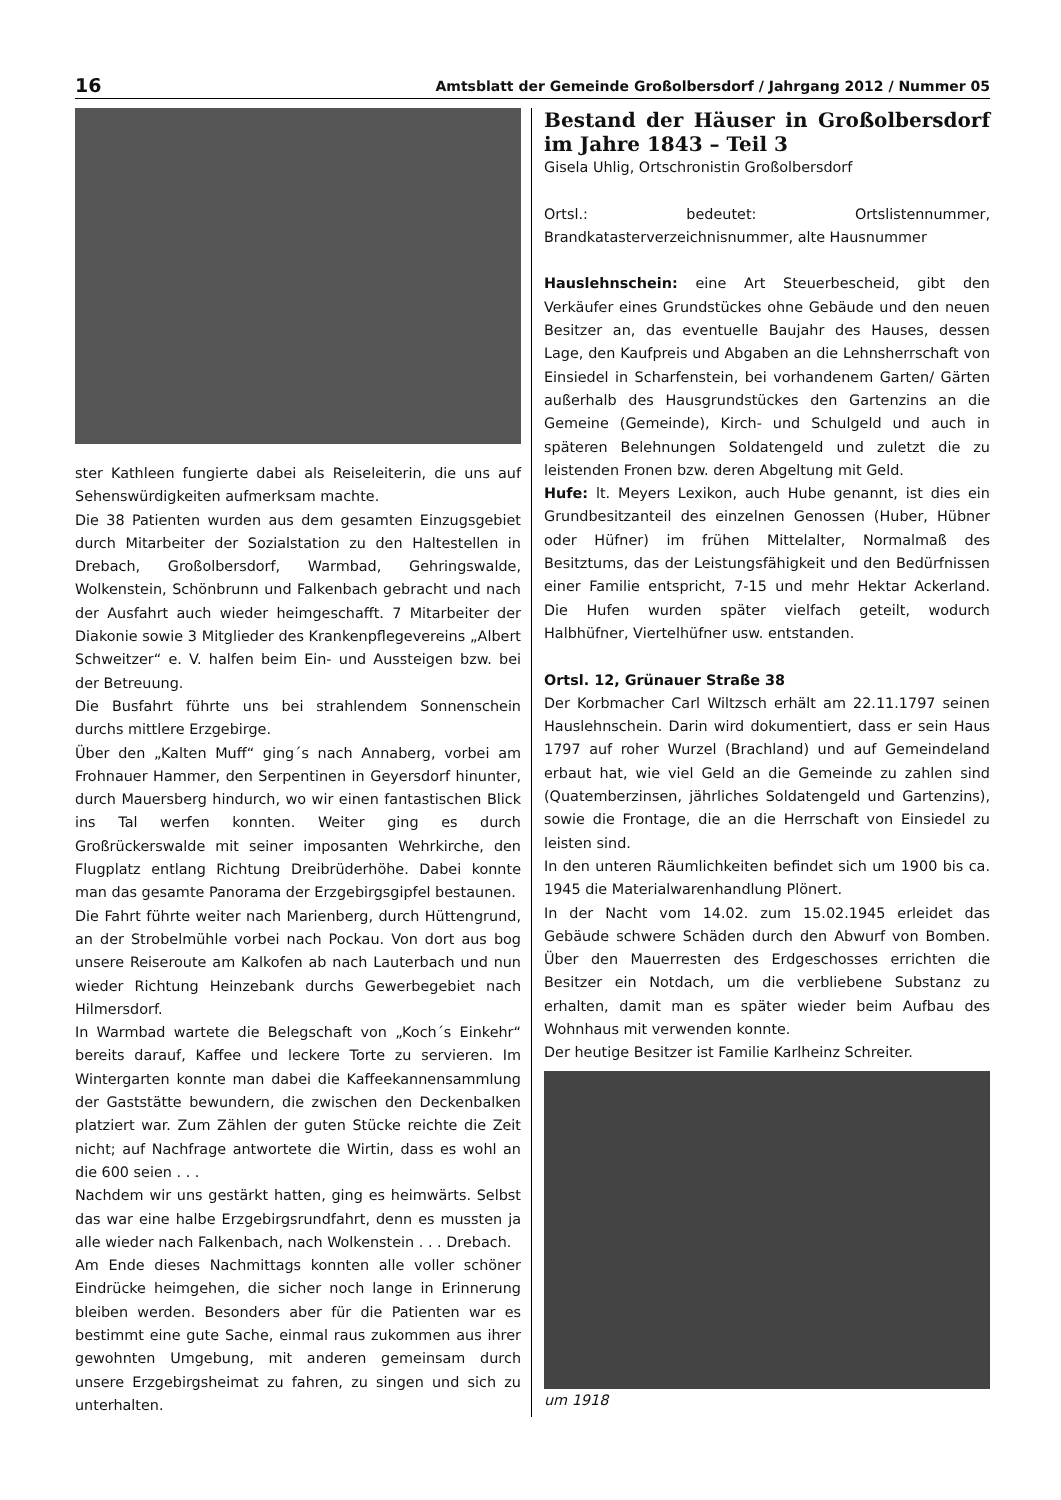16 Amtsblatt der Gemeinde Großolbersdorf / Jahrgang 2012 / Nummer 05
ster Kathleen fungierte dabei als Reiseleiterin, die uns auf Sehenswürdigkeiten aufmerksam machte.
Die 38 Patienten wurden aus dem gesamten Einzugsgebiet durch Mitarbeiter der Sozialstation zu den Haltestellen in Drebach, Großolbersdorf, Warmbad, Gehringswalde, Wolkenstein, Schönbrunn und Falkenbach gebracht und nach der Ausfahrt auch wieder heimgeschafft. 7 Mitarbeiter der Diakonie sowie 3 Mitglieder des Krankenpflegevereins „Albert Schweitzer“ e. V. halfen beim Ein- und Aussteigen bzw. bei der Betreuung.
Die Busfahrt führte uns bei strahlendem Sonnenschein durchs mittlere Erzgebirge.
Über den „Kalten Muff“ ging´s nach Annaberg, vorbei am Frohnauer Hammer, den Serpentinen in Geyersdorf hinunter, durch Mauersberg hindurch, wo wir einen fantastischen Blick ins Tal werfen konnten. Weiter ging es durch Großrückerswalde mit seiner imposanten Wehrkirche, den Flugplatz entlang Richtung Dreibrüderhöhe. Dabei konnte man das gesamte Panorama der Erzgebirgsgipfel bestaunen.
Die Fahrt führte weiter nach Marienberg, durch Hüttengrund, an der Strobelmühle vorbei nach Pockau. Von dort aus bog unsere Reiseroute am Kalkofen ab nach Lauterbach und nun wieder Richtung Heinzebank durchs Gewerbegebiet nach Hilmersdorf.
In Warmbad wartete die Belegschaft von „Koch´s Einkehr“ bereits darauf, Kaffee und leckere Torte zu servieren. Im Wintergarten konnte man dabei die Kaffeekannensammlung der Gaststätte bewundern, die zwischen den Deckenbalken platziert war. Zum Zählen der guten Stücke reichte die Zeit nicht; auf Nachfrage antwortete die Wirtin, dass es wohl an die 600 seien . . .
Nachdem wir uns gestärkt hatten, ging es heimwärts. Selbst das war eine halbe Erzgebirgsrundfahrt, denn es mussten ja alle wieder nach Falkenbach, nach Wolkenstein . . . Drebach.
Am Ende dieses Nachmittags konnten alle voller schöner Eindrücke heimgehen, die sicher noch lange in Erinnerung bleiben werden. Besonders aber für die Patienten war es bestimmt eine gute Sache, einmal raus zukommen aus ihrer gewohnten Umgebung, mit anderen gemeinsam durch unsere Erzgebirgsheimat zu fahren, zu singen und sich zu unterhalten.
Bestand der Häuser in Großolbersdorf im Jahre 1843 – Teil 3
Gisela Uhlig, Ortschronistin Großolbersdorf
Ortsl.: bedeutet: Ortslistennummer, Brandkatasterverzeichnisnummer, alte Hausnummer
Hauslehnschein: eine Art Steuerbescheid, gibt den Verkäufer eines Grundstückes ohne Gebäude und den neuen Besitzer an, das eventuelle Baujahr des Hauses, dessen Lage, den Kaufpreis und Abgaben an die Lehnsherrschaft von Einsiedel in Scharfenstein, bei vorhandenem Garten/ Gärten außerhalb des Hausgrundstückes den Gartenzins an die Gemeine (Gemeinde), Kirch- und Schulgeld und auch in späteren Belehnungen Soldatengeld und zuletzt die zu leistenden Fronen bzw. deren Abgeltung mit Geld.
Hufe: lt. Meyers Lexikon, auch Hube genannt, ist dies ein Grundbesitzanteil des einzelnen Genossen (Huber, Hübner oder Hüfner) im frühen Mittelalter, Normalmaß des Besitztums, das der Leistungsfähigkeit und den Bedürfnissen einer Familie entspricht, 7-15 und mehr Hektar Ackerland. Die Hufen wurden später vielfach geteilt, wodurch Halbhüfner, Viertelhüfner usw. entstanden.
Ortsl. 12, Grünauer Straße 38
Der Korbmacher Carl Wiltzsch erhält am 22.11.1797 seinen Hauslehnschein. Darin wird dokumentiert, dass er sein Haus 1797 auf roher Wurzel (Brachland) und auf Gemeindeland erbaut hat, wie viel Geld an die Gemeinde zu zahlen sind (Quatemberzinsen, jährliches Soldatengeld und Gartenzins), sowie die Frontage, die an die Herrschaft von Einsiedel zu leisten sind.
In den unteren Räumlichkeiten befindet sich um 1900 bis ca. 1945 die Materialwarenhandlung Plönert.
In der Nacht vom 14.02. zum 15.02.1945 erleidet das Gebäude schwere Schäden durch den Abwurf von Bomben. Über den Mauerresten des Erdgeschosses errichten die Besitzer ein Notdach, um die verbliebene Substanz zu erhalten, damit man es später wieder beim Aufbau des Wohnhaus mit verwenden konnte.
Der heutige Besitzer ist Familie Karlheinz Schreiter.
um 1918